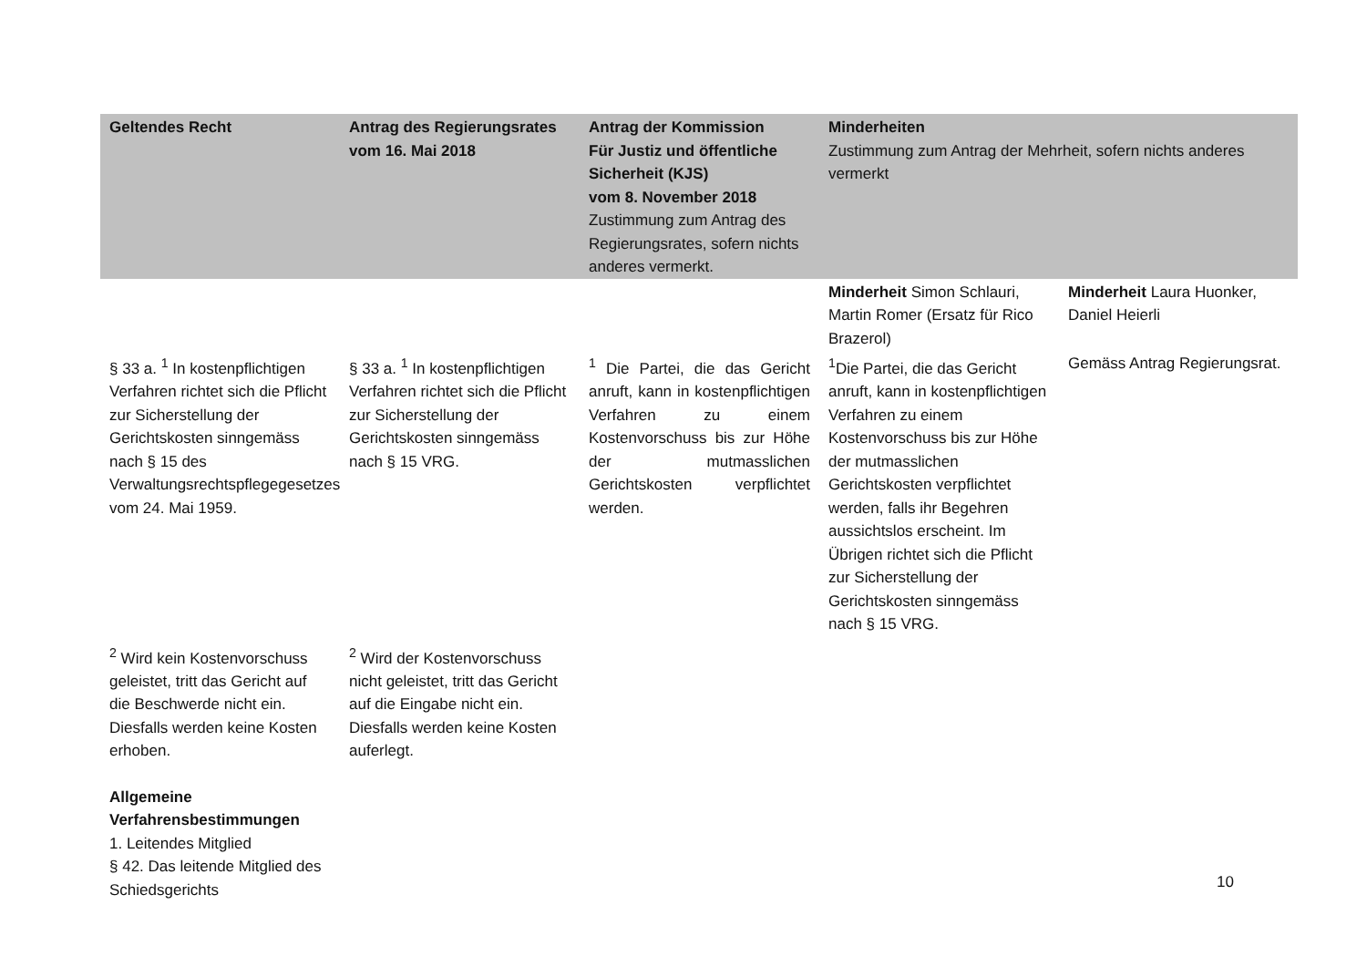| Geltendes Recht | Antrag des Regierungsrates vom 16. Mai 2018 | Antrag der Kommission Für Justiz und öffentliche Sicherheit (KJS) vom 8. November 2018 Zustimmung zum Antrag des Regierungsrates, sofern nichts anderes vermerkt. | Minderheiten Zustimmung zum Antrag der Mehrheit, sofern nichts anderes vermerkt | |
| --- | --- | --- | --- | --- |
| | | | Minderheit Simon Schlauri, Martin Romer (Ersatz für Rico Brazerol) | Minderheit Laura Huonker, Daniel Heierli |
| § 33 a. <sup>1</sup> In kostenpflichtigen Verfahren richtet sich die Pflicht zur Sicherstellung der Gerichtskosten sinngemäss nach § 15 des Verwaltungsrechtspflegegesetzes vom 24. Mai 1959. | § 33 a. <sup>1</sup> In kostenpflichtigen Verfahren richtet sich die Pflicht zur Sicherstellung der Gerichtskosten sinngemäss nach § 15 VRG. | <sup>1</sup> Die Partei, die das Gericht anruft, kann in kostenpflichtigen Verfahren zu einem Kostenvorschuss bis zur Höhe der mutmasslichen Gerichtskosten verpflichtet werden. | <sup>1</sup> Die Partei, die das Gericht anruft, kann in kostenpflichtigen Verfahren zu einem Kostenvorschuss bis zur Höhe der mutmasslichen Gerichtskosten verpflichtet werden, falls ihr Begehren aussichtslos erscheint. Im Übrigen richtet sich die Pflicht zur Sicherstellung der Gerichtskosten sinngemäss nach § 15 VRG. | Gemäss Antrag Regierungsrat. |
| <sup>2</sup> Wird kein Kostenvorschuss geleistet, tritt das Gericht auf die Beschwerde nicht ein. Diesfalls werden keine Kosten erhoben. | <sup>2</sup> Wird der Kostenvorschuss nicht geleistet, tritt das Gericht auf die Eingabe nicht ein. Diesfalls werden keine Kosten auferlegt. | | | |
| Allgemeine Verfahrensbestimmungen 1. Leitendes Mitglied § 42. Das leitende Mitglied des Schiedsgerichts | | | | |
10